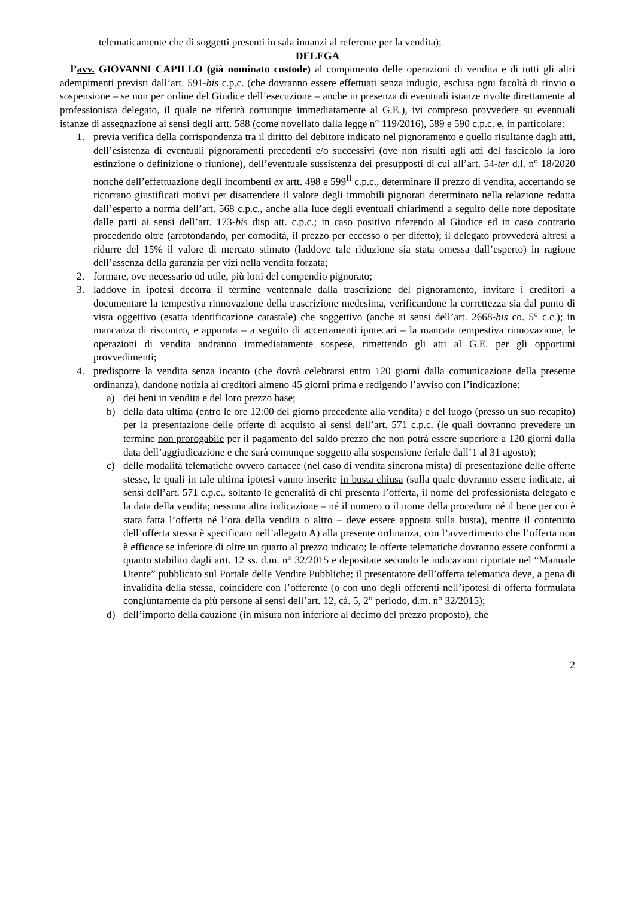telematicamente che di soggetti presenti in sala innanzi al referente per la vendita);
DELEGA
l’avv. GIOVANNI CAPILLO (già nominato custode) al compimento delle operazioni di vendita e di tutti gli altri adempimenti previsti dall’art. 591-bis c.p.c. (che dovranno essere effettuati senza indugio, esclusa ogni facoltà di rinvio o sospensione – se non per ordine del Giudice dell’esecuzione – anche in presenza di eventuali istanze rivolte direttamente al professionista delegato, il quale ne riferirà comunque immediatamente al G.E.), ivi compreso provvedere su eventuali istanze di assegnazione ai sensi degli artt. 588 (come novellato dalla legge n° 119/2016), 589 e 590 c.p.c. e, in particolare:
1. previa verifica della corrispondenza tra il diritto del debitore indicato nel pignoramento e quello risultante dagli atti, dell’esistenza di eventuali pignoramenti precedenti e/o successivi (ove non risulti agli atti del fascicolo la loro estinzione o definizione o riunione), dell’eventuale sussistenza dei presupposti di cui all’art. 54-ter d.l. n° 18/2020 nonché dell’effettuazione degli incombenti ex artt. 498 e 599<sup>II</sup> c.p.c., determinare il prezzo di vendita, accertando se ricorrano giustificati motivi per disattendere il valore degli immobili pignorati determinato nella relazione redatta dall’esperto a norma dell’art. 568 c.p.c., anche alla luce degli eventuali chiarimenti a seguito delle note depositate dalle parti ai sensi dell’art. 173-bis disp att. c.p.c.; in caso positivo riferendo al Giudice ed in caso contrario procedendo oltre (arrotondando, per comodità, il prezzo per eccesso o per difetto); il delegato provvederà altresì a ridurre del 15% il valore di mercato stimato (laddove tale riduzione sia stata omessa dall’esperto) in ragione dell’assenza della garanzia per vizi nella vendita forzata;
2. formare, ove necessario od utile, più lotti del compendio pignorato;
3. laddove in ipotesi decorra il termine ventennale dalla trascrizione del pignoramento, invitare i creditori a documentare la tempestiva rinnovazione della trascrizione medesima, verificandone la correttezza sia dal punto di vista oggettivo (esatta identificazione catastale) che soggettivo (anche ai sensi dell’art. 2668-bis co. 5° c.c.); in mancanza di riscontro, e appurata – a seguito di accertamenti ipotecari – la mancata tempestiva rinnovazione, le operazioni di vendita andranno immediatamente sospese, rimettendo gli atti al G.E. per gli opportuni provvedimenti;
4. predisporre la vendita senza incanto (che dovrà celebrarsi entro 120 giorni dalla comunicazione della presente ordinanza), dandone notizia ai creditori almeno 45 giorni prima e redigendo l’avviso con l’indicazione:
a) dei beni in vendita e del loro prezzo base;
b) della data ultima (entro le ore 12:00 del giorno precedente alla vendita) e del luogo (presso un suo recapito) per la presentazione delle offerte di acquisto ai sensi dell’art. 571 c.p.c. (le quali dovranno prevedere un termine non prorogabile per il pagamento del saldo prezzo che non potrà essere superiore a 120 giorni dalla data dell’aggiudicazione e che sarà comunque soggetto alla sospensione feriale dall’1 al 31 agosto);
c) delle modalità telematiche ovvero cartacee (nel caso di vendita sincrona mista) di presentazione delle offerte stesse, le quali in tale ultima ipotesi vanno inserite in busta chiusa (sulla quale dovranno essere indicate, ai sensi dell’art. 571 c.p.c., soltanto le generalità di chi presenta l’offerta, il nome del professionista delegato e la data della vendita; nessuna altra indicazione – né il numero o il nome della procedura né il bene per cui è stata fatta l’offerta né l’ora della vendita o altro – deve essere apposta sulla busta), mentre il contenuto dell’offerta stessa è specificato nell’allegato A) alla presente ordinanza, con l’avvertimento che l’offerta non è efficace se inferiore di oltre un quarto al prezzo indicato; le offerte telematiche dovranno essere conformi a quanto stabilito dagli artt. 12 ss. d.m. n° 32/2015 e depositate secondo le indicazioni riportate nel “Manuale Utente” pubblicato sul Portale delle Vendite Pubbliche; il presentatore dell’offerta telematica deve, a pena di invalidità della stessa, coincidere con l’offerente (o con uno degli offerenti nell’ipotesi di offerta formulata congiuntamente da più persone ai sensi dell’art. 12, cà. 5, 2° periodo, d.m. n° 32/2015);
d) dell’importo della cauzione (in misura non inferiore al decimo del prezzo proposto), che
2